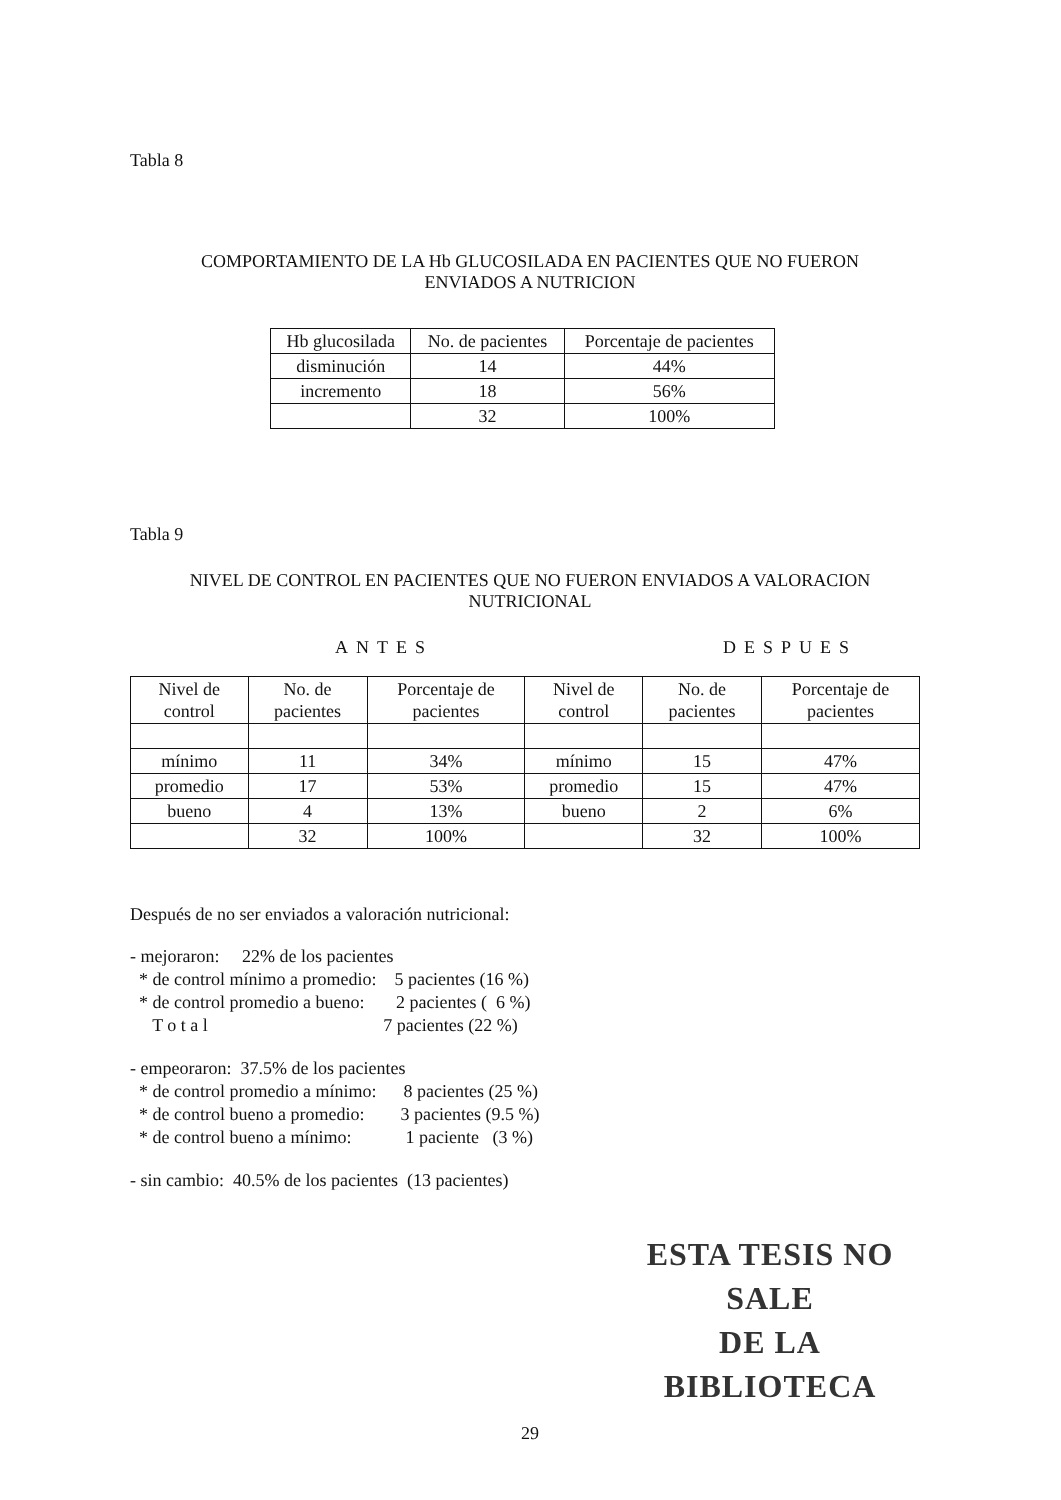Tabla 8
COMPORTAMIENTO DE LA Hb GLUCOSILADA EN PACIENTES QUE NO FUERON
ENVIADOS A NUTRICION
| Hb glucosilada | No. de pacientes | Porcentaje de pacientes |
| --- | --- | --- |
| disminución | 14 | 44% |
| incremento | 18 | 56% |
| | 32 | 100% |
Tabla 9
NIVEL DE CONTROL EN PACIENTES QUE NO FUERON ENVIADOS A VALORACION
NUTRICIONAL
ANTES DESPUES
| Nivel de control | No. de pacientes | Porcentaje de pacientes | Nivel de control | No. de pacientes | Porcentaje de pacientes |
| --- | --- | --- | --- | --- | --- |
| mínimo | 11 | 34% | mínimo | 15 | 47% |
| promedio | 17 | 53% | promedio | 15 | 47% |
| bueno | 4 | 13% | bueno | 2 | 6% |
| | 32 | 100% | | 32 | 100% |
Después de no ser enviados a valoración nutricional:
- mejoraron: 22% de los pacientes * de control mínimo a promedio: 5 pacientes (16 %) * de control promedio a bueno: 2 pacientes ( 6 %) T o t a l 7 pacientes (22 %)
- empeoraron: 37.5% de los pacientes * de control promedio a mínimo: 8 pacientes (25 %) * de control bueno a promedio: 3 pacientes (9.5 %) * de control bueno a mínimo: 1 paciente (3 %)
- sin cambio: 40.5% de los pacientes (13 pacientes)
ESTA TESIS NO SALE
DE LA BIBLIOTECA
29